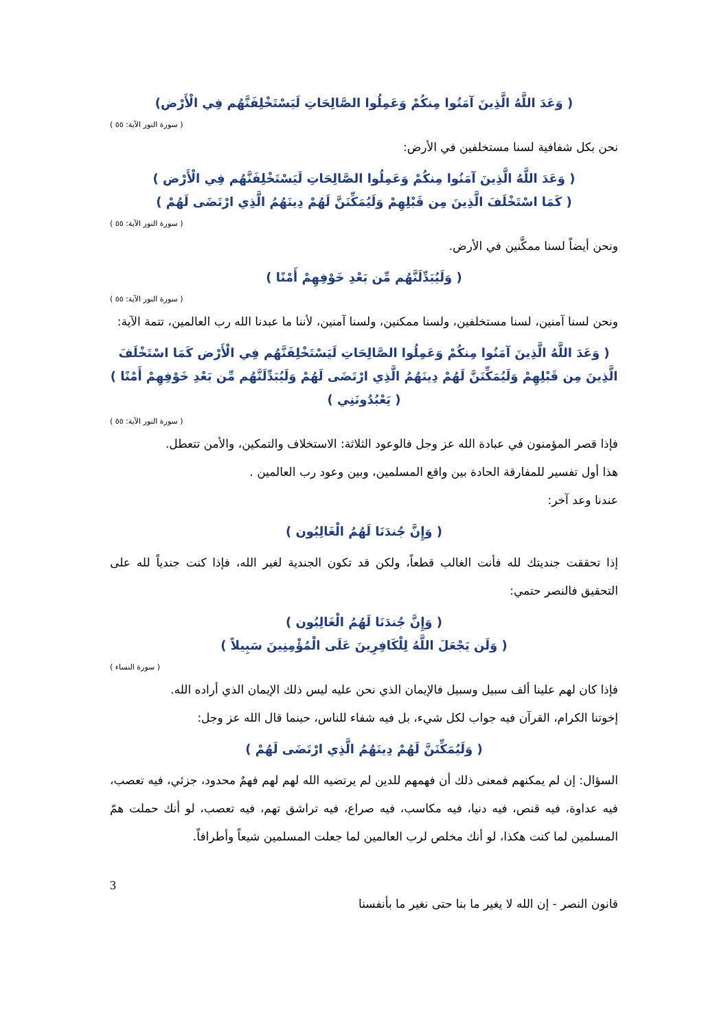( وَعَدَ اللَّهُ الَّذِينَ آمَنُوا مِنكُمْ وَعَمِلُوا الصَّالِحَاتِ لَيَسْتَخْلِفَنَّهُم فِي الْأَرْض)
( سورة النور الآية: ٥٥ )
نحن بكل شفافية لسنا مستخلفين في الأرض:
( وَعَدَ اللَّهُ الَّذِينَ آمَنُوا مِنكُمْ وَعَمِلُوا الصَّالِحَاتِ لَيَسْتَخْلِفَنَّهُم فِي الْأَرْض )
( كَمَا اسْتَخْلَفَ الَّذِينَ مِن قَبْلِهِمْ وَلَيُمَكِّنَنَّ لَهُمْ دِينَهُمُ الَّذِي ارْتَضَى لَهُمْ )
( سورة النور الآية: ٥٥ )
ونحن أيضاً لسنا ممكَّنين في الأرض.
( وَلَيُبَدِّلَنَّهُم مِّن بَعْدِ خَوْفِهِمْ أَمْنًا )
( سورة النور الآية: ٥٥ )
ونحن لسنا آمنين، لسنا مستخلفين، ولسنا ممكنين، ولسنا آمنين، لأننا ما عبدنا الله رب العالمين، تتمة الآية:
( وَعَدَ اللَّهُ الَّذِينَ آمَنُوا مِنكُمْ وَعَمِلُوا الصَّالِحَاتِ لَيَسْتَخْلِفَنَّهُم فِي الْأَرْض كَمَا اسْتَخْلَفَ الَّذِينَ مِن قَبْلِهِمْ وَلَيُمَكِّنَنَّ لَهُمْ دِينَهُمُ الَّذِي ارْتَضَى لَهُمْ وَلَيُبَدِّلَنَّهُم مِّن بَعْدِ خَوْفِهِمْ أَمْنًا )
( يَعْبُدُونَنِي )
( سورة النور الآية: ٥٥ )
فإذا قصر المؤمنون في عبادة الله عز وجل فالوعود الثلاثة: الاستخلاف والتمكين، والأمن تتعطل.
هذا أول تفسير للمفارقة الحادة بين واقع المسلمين، وبين وعود رب العالمين .
عندنا وعد آخر:
( وَإِنَّ جُندَنَا لَهُمُ الْغَالِبُون )
إذا تحققت جنديتك لله فأنت الغالب قطعاً، ولكن قد تكون الجندية لغير الله، فإذا كنت جندياً لله على التحقيق فالنصر حتمي:
( وَإِنَّ جُندَنَا لَهُمُ الْغَالِبُون )
( وَلَن يَجْعَلَ اللَّهُ لِلْكَافِرِينَ عَلَى الْمُؤْمِنِينَ سَبِيلاً )
( سورة النساء )
فإذا كان لهم علينا ألف سبيل وسبيل فالإيمان الذي نحن عليه ليس ذلك الإيمان الذي أراده الله.
إخوتنا الكرام، القرآن فيه جواب لكل شيء، بل فيه شفاء للناس، حينما قال الله عز وجل:
( وَلَيُمَكِّنَنَّ لَهُمْ دِينَهُمُ الَّذِي ارْتَضَى لَهُمْ )
السؤال: إن لم يمكنهم فمعنى ذلك أن فهمهم للدين لم يرتضيه الله لهم لهم فهمٌ محدود، جزئي، فيه تعصب، فيه عداوة، فيه قنص، فيه دنيا، فيه مكاسب، فيه صراع، فيه تراشق تهم، فيه تعصب، لو أنك حملت همّ المسلمين لما كنت هكذا، لو أنك مخلص لرب العالمين لما جعلت المسلمين شيعاً وأطرافاً.
3
قانون النصر - إن الله لا يغير ما بنا حتى نغير ما بأنفسنا